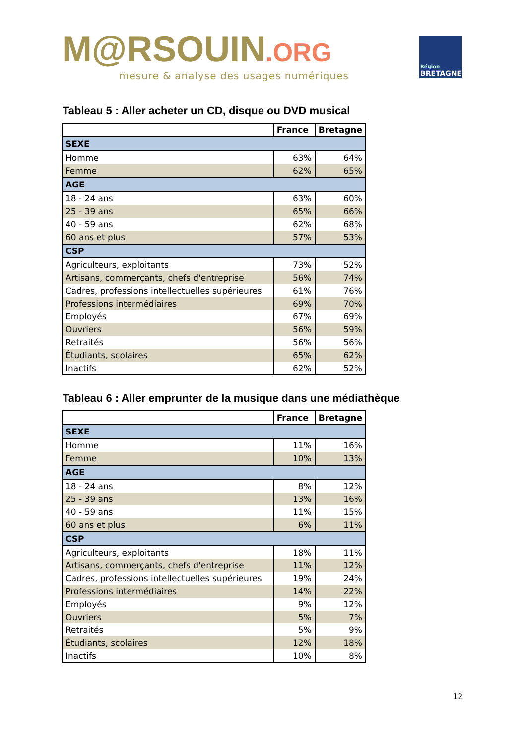M@RSOUIN.ORG
mesure & analyse des usages numériques
Région
BRETAGNE
Tableau 5 : Aller acheter un CD, disque ou DVD musical
| | France | Bretagne |
| --- | --- | --- |
| SEXE | | |
| Homme | 63% | 64% |
| Femme | 62% | 65% |
| AGE | | |
| 18 - 24 ans | 63% | 60% |
| 25 - 39 ans | 65% | 66% |
| 40 - 59 ans | 62% | 68% |
| 60 ans et plus | 57% | 53% |
| CSP | | |
| Agriculteurs, exploitants | 73% | 52% |
| Artisans, commerçants, chefs d'entreprise | 56% | 74% |
| Cadres, professions intellectuelles supérieures | 61% | 76% |
| Professions intermédiaires | 69% | 70% |
| Employés | 67% | 69% |
| Ouvriers | 56% | 59% |
| Retraités | 56% | 56% |
| Étudiants, scolaires | 65% | 62% |
| Inactifs | 62% | 52% |
Tableau 6 : Aller emprunter de la musique dans une médiathèque
| | France | Bretagne |
| --- | --- | --- |
| SEXE | | |
| Homme | 11% | 16% |
| Femme | 10% | 13% |
| AGE | | |
| 18 - 24 ans | 8% | 12% |
| 25 - 39 ans | 13% | 16% |
| 40 - 59 ans | 11% | 15% |
| 60 ans et plus | 6% | 11% |
| CSP | | |
| Agriculteurs, exploitants | 18% | 11% |
| Artisans, commerçants, chefs d'entreprise | 11% | 12% |
| Cadres, professions intellectuelles supérieures | 19% | 24% |
| Professions intermédiaires | 14% | 22% |
| Employés | 9% | 12% |
| Ouvriers | 5% | 7% |
| Retraités | 5% | 9% |
| Étudiants, scolaires | 12% | 18% |
| Inactifs | 10% | 8% |
12